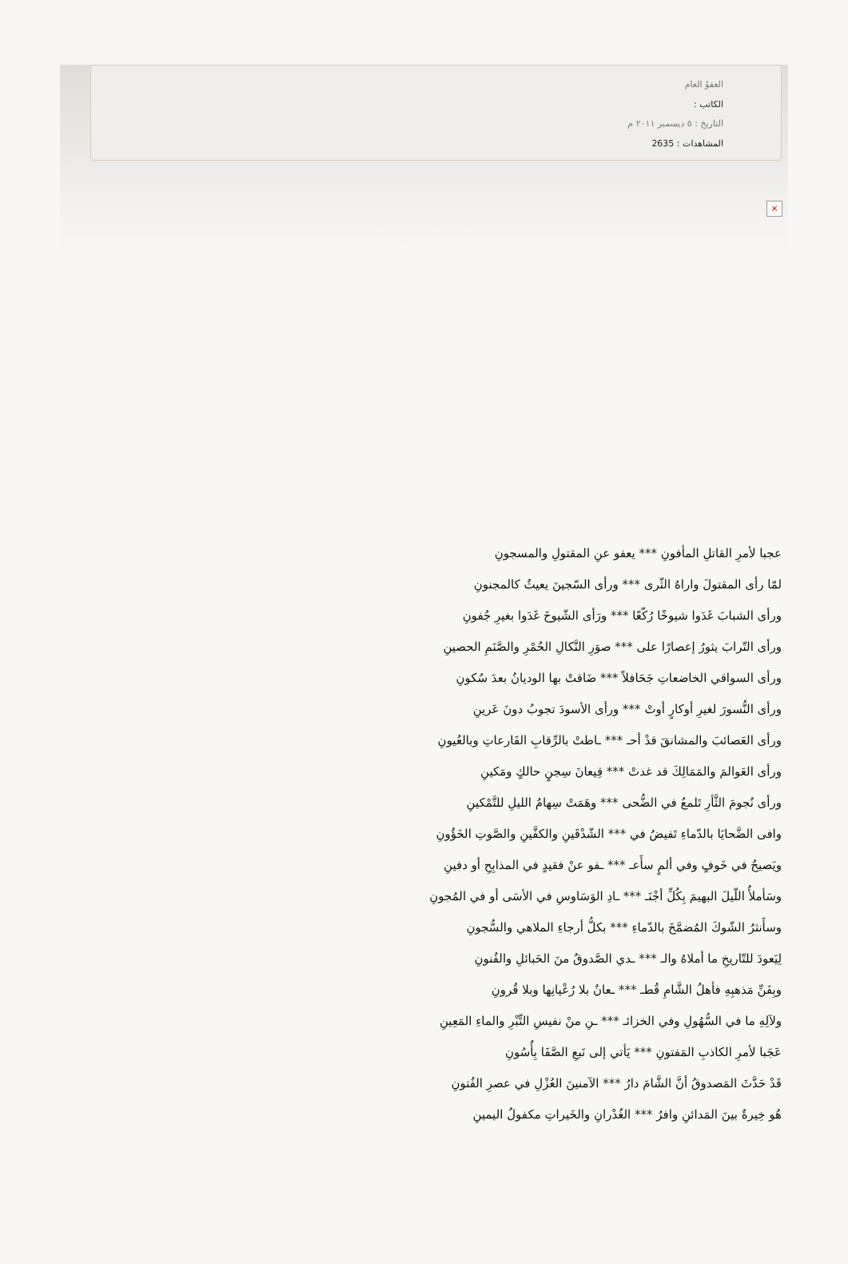العفوُ العام
الكاتب :
التاريخ : ٥ ديسمبر ٢٠١١ م
المشاهدات : 2635
×
عجبا لأمرِ القاتلِ المأفونِ *** يعفو عنِ المقتولِ والمسجونِ
لمّا رأى المقتولَ واراهُ الثّرى *** ورأى السّجينَ يعيثُ كالمجنونِ
ورأى الشبابَ غَدَوا شيوخًا رُكّعًا *** ورَأى الشّيوخَ غَدَوا بغيرِ جُفونِ
ورأى التّرابَ يثورُ إعصارًا على *** صوَرِ النَّكالِ الحُمْرِ والصَّنَمِ الحصينِ
ورأى السواقي الخاضعاتِ جَحَافلاً *** ضَاقتْ بها الوديانُ بعدَ سُكونِ
ورأى النُّسورَ لغيرِ أوكارٍ أوتْ *** ورأى الأسودَ تجوبُ دونَ عَرينِ
ورأى العَصائبَ والمشانقَ قدْ أحـ *** ـاطتْ بالرِّقابِ الفَارعاتِ وبالعُيونِ
ورأى العَوالمَ والمَمَالِكَ قد غدتْ *** قِيعانَ سِجنٍ حالكٍ ومَكينِ
ورأى نُجومَ الثَّأرِ تَلمعُ في الضُّحى *** وهَمَتْ سِهامُ الليلِ للتَّمْكينِ
وافى الضَّحايَا بالدّماءِ تَفيضُ في *** الشّدْقَينِ والكفَّينِ والصَّوتِ الخَؤُونِ
ويَصيحُ في خَوفٍ وفي ألمٍ سأَعـ *** ـفو عنْ فقيدٍ في المذابِحِ أو دفينِ
وسَأملأُ اللّيلَ البهيمَ بِكُلِّ أجْنَـ *** ـادِ الوَسَاوسِ في الأسَى أو في المُجونِ
وسأَنثرُ الشّوكَ المُضمَّخَ بالدّماءِ *** بكلُّ أرجاءِ الملاهي والسُّجونِ
لِيَعودَ للتّاريخِ ما أملاهُ والـ *** ـدي الصَّدوقُ منَ الحَبائلِ والفُنونِ
وبِفَنِّ مَذهبِهِ فأهلُ الشَّامِ قُطـ *** ـعانٌ بلا رُعْيانِها وبلا قُرونِ
ولآلِهِ ما في السُّهُولِ وفي الخزائـ *** ـنِ منْ نفيسِ التِّبْرِ والماءِ المَعِينِ
عَجَبا لأمرِ الكاذبِ المَفتونِ *** يَأتي إلى نَبعِ الصَّفَا بِأُسُونِ
قَدْ حَدَّثَ المَصدوقُ أنَّ الشَّامَ دارُ *** الآمنينَ العُزْلِ في عصرِ الفُتونِ
هُو خِيرةٌ بينَ المَدائنِ وافرُ *** الغُدْرانِ والخَيراتِ مكفولُ اليمينِ